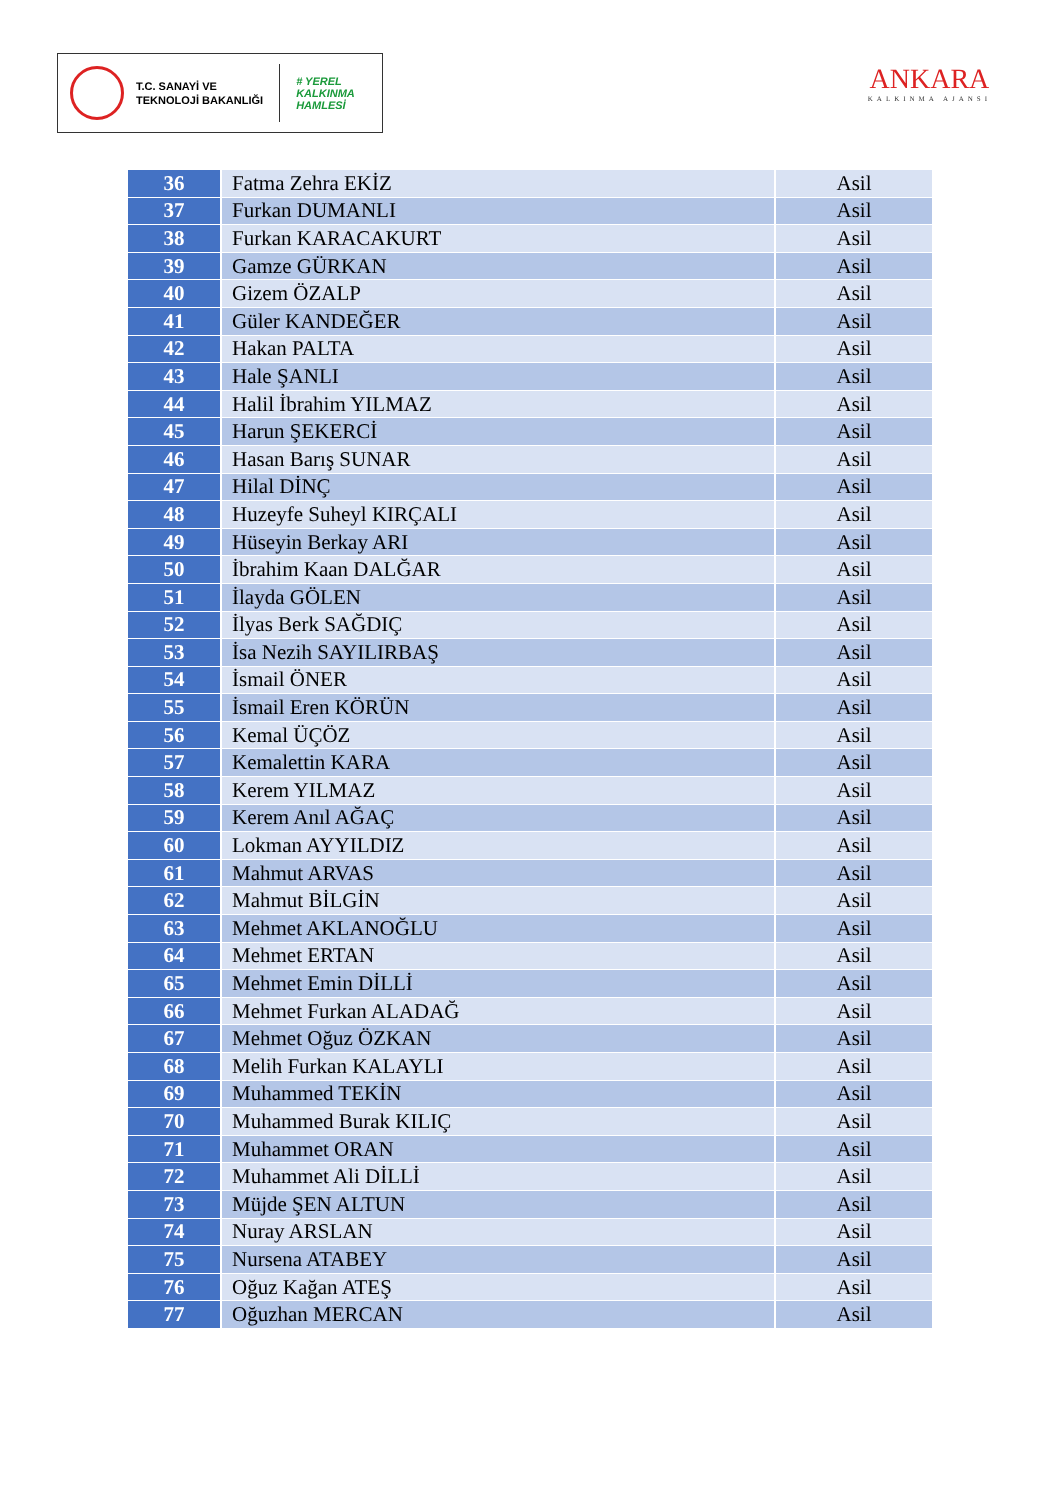T.C. SANAYİ VE
TEKNOLOJİ BAKANLIĞI
# YEREL
KALKINMA
HAMLESİ
ANKARA
KALKINMA AJANSI
| 36 | Fatma Zehra EKİZ | Asil |
| 37 | Furkan DUMANLI | Asil |
| 38 | Furkan KARACAKURT | Asil |
| 39 | Gamze GÜRKAN | Asil |
| 40 | Gizem ÖZALP | Asil |
| 41 | Güler KANDEĞER | Asil |
| 42 | Hakan PALTA | Asil |
| 43 | Hale ŞANLI | Asil |
| 44 | Halil İbrahim YILMAZ | Asil |
| 45 | Harun ŞEKERCİ | Asil |
| 46 | Hasan Barış SUNAR | Asil |
| 47 | Hilal DİNÇ | Asil |
| 48 | Huzeyfe Suheyl KIRÇALI | Asil |
| 49 | Hüseyin Berkay ARI | Asil |
| 50 | İbrahim Kaan DALĞAR | Asil |
| 51 | İlayda GÖLEN | Asil |
| 52 | İlyas Berk SAĞDIÇ | Asil |
| 53 | İsa Nezih SAYILIRBAŞ | Asil |
| 54 | İsmail ÖNER | Asil |
| 55 | İsmail Eren KÖRÜN | Asil |
| 56 | Kemal ÜÇÖZ | Asil |
| 57 | Kemalettin KARA | Asil |
| 58 | Kerem YILMAZ | Asil |
| 59 | Kerem Anıl AĞAÇ | Asil |
| 60 | Lokman AYYILDIZ | Asil |
| 61 | Mahmut ARVAS | Asil |
| 62 | Mahmut BİLGİN | Asil |
| 63 | Mehmet AKLANOĞLU | Asil |
| 64 | Mehmet ERTAN | Asil |
| 65 | Mehmet Emin DİLLİ | Asil |
| 66 | Mehmet Furkan ALADAĞ | Asil |
| 67 | Mehmet Oğuz ÖZKAN | Asil |
| 68 | Melih Furkan KALAYLI | Asil |
| 69 | Muhammed TEKİN | Asil |
| 70 | Muhammed Burak KILIÇ | Asil |
| 71 | Muhammet ORAN | Asil |
| 72 | Muhammet Ali DİLLİ | Asil |
| 73 | Müjde ŞEN ALTUN | Asil |
| 74 | Nuray ARSLAN | Asil |
| 75 | Nursena ATABEY | Asil |
| 76 | Oğuz Kağan ATEŞ | Asil |
| 77 | Oğuzhan MERCAN | Asil |